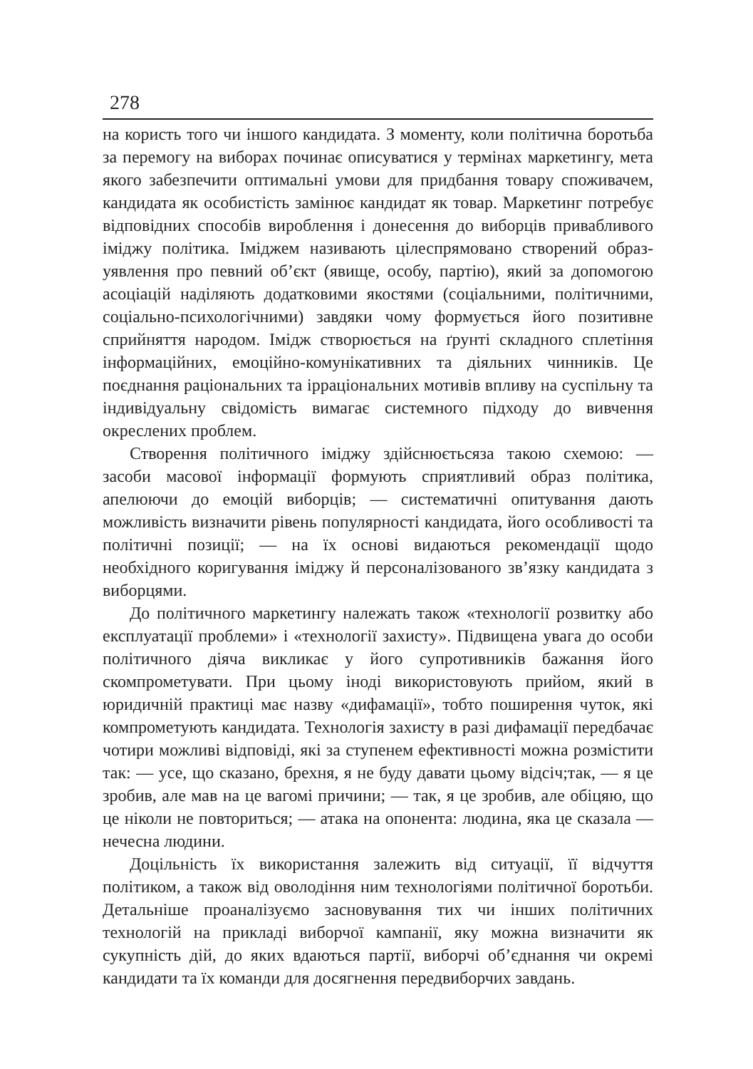278
на користь того чи іншого кандидата. З моменту, коли політична боротьба за перемогу на виборах починає описуватися у термінах маркетингу, мета якого забезпечити оптимальні умови для придбання товару споживачем, кандидата як особистість замінює кандидат як товар. Маркетинг потребує відповідних способів вироблення і донесення до виборців привабливого іміджу політика. Іміджем називають цілеспрямовано створений образ-уявлення про певний об’єкт (явище, особу, партію), який за допомогою асоціацій наділяють додатковими якостями (соціальними, політичними, соціально-психологічними) завдяки чому формується його позитивне сприйняття народом. Імідж створюється на ґрунті складного сплетіння інформаційних, емоційно-комунікативних та діяльних чинників. Це поєднання раціональних та ірраціональних мотивів впливу на суспільну та індивідуальну свідомість вимагає системного підходу до вивчення окреслених проблем.
Створення політичного іміджу здійснюєтьсяза такою схемою: — засоби масової інформації формують сприятливий образ політика, апелюючи до емоцій виборців; — систематичні опитування дають можливість визначити рівень популярності кандидата, його особливості та політичні позиції; — на їх основі видаються рекомендації щодо необхідного коригування іміджу й персоналізованого зв’язку кандидата з виборцями.
До політичного маркетингу належать також «технології розвитку або експлуатації проблеми» і «технології захисту». Підвищена увага до особи політичного діяча викликає у його супротивників бажання його скомпрометувати. При цьому іноді використовують прийом, який в юридичній практиці має назву «дифамації», тобто поширення чуток, які компрометують кандидата. Технологія захисту в разі дифамації передбачає чотири можливі відповіді, які за ступенем ефективності можна розмістити так: — усе, що сказано, брехня, я не буду давати цьому відсіч;так, — я це зробив, але мав на це вагомі причини; — так, я це зробив, але обіцяю, що це ніколи не повториться; — атака на опонента: людина, яка це сказала — нечесна людини.
Доцільність їх використання залежить від ситуації, її відчуття політиком, а також від оволодіння ним технологіями політичної боротьби. Детальніше проаналізуємо засновування тих чи інших політичних технологій на прикладі виборчої кампанії, яку можна визначити як сукупність дій, до яких вдаються партії, виборчі об’єднання чи окремі кандидати та їх команди для досягнення передвиборчих завдань.